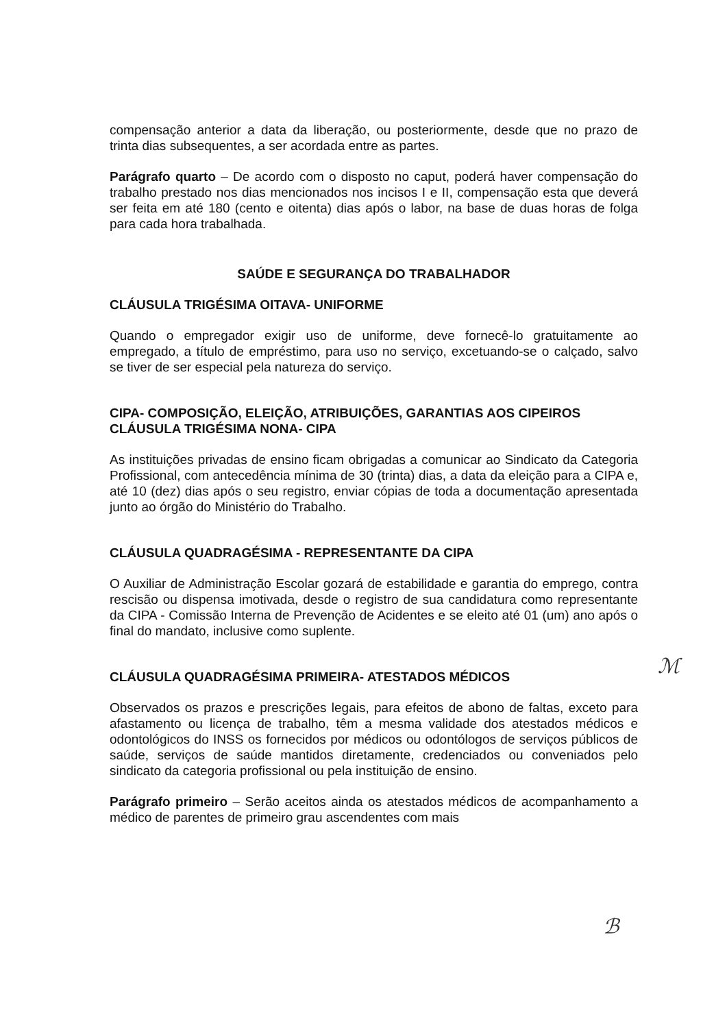compensação anterior a data da liberação, ou posteriormente, desde que no prazo de trinta dias subsequentes, a ser acordada entre as partes.
Parágrafo quarto – De acordo com o disposto no caput, poderá haver compensação do trabalho prestado nos dias mencionados nos incisos I e II, compensação esta que deverá ser feita em até 180 (cento e oitenta) dias após o labor, na base de duas horas de folga para cada hora trabalhada.
SAÚDE E SEGURANÇA DO TRABALHADOR
CLÁUSULA TRIGÉSIMA OITAVA- UNIFORME
Quando o empregador exigir uso de uniforme, deve fornecê-lo gratuitamente ao empregado, a título de empréstimo, para uso no serviço, excetuando-se o calçado, salvo se tiver de ser especial pela natureza do serviço.
CIPA- COMPOSIÇÃO, ELEIÇÃO, ATRIBUIÇÕES, GARANTIAS AOS CIPEIROS
CLÁUSULA TRIGÉSIMA NONA- CIPA
As instituições privadas de ensino ficam obrigadas a comunicar ao Sindicato da Categoria Profissional, com antecedência mínima de 30 (trinta) dias, a data da eleição para a CIPA e, até 10 (dez) dias após o seu registro, enviar cópias de toda a documentação apresentada junto ao órgão do Ministério do Trabalho.
CLÁUSULA QUADRAGÉSIMA - REPRESENTANTE DA CIPA
O Auxiliar de Administração Escolar gozará de estabilidade e garantia do emprego, contra rescisão ou dispensa imotivada, desde o registro de sua candidatura como representante da CIPA - Comissão Interna de Prevenção de Acidentes e se eleito até 01 (um) ano após o final do mandato, inclusive como suplente.
CLÁUSULA QUADRAGÉSIMA PRIMEIRA- ATESTADOS MÉDICOS
Observados os prazos e prescrições legais, para efeitos de abono de faltas, exceto para afastamento ou licença de trabalho, têm a mesma validade dos atestados médicos e odontológicos do INSS os fornecidos por médicos ou odontólogos de serviços públicos de saúde, serviços de saúde mantidos diretamente, credenciados ou conveniados pelo sindicato da categoria profissional ou pela instituição de ensino.
Parágrafo primeiro – Serão aceitos ainda os atestados médicos de acompanhamento a médico de parentes de primeiro grau ascendentes com mais
ℳ
ℬ